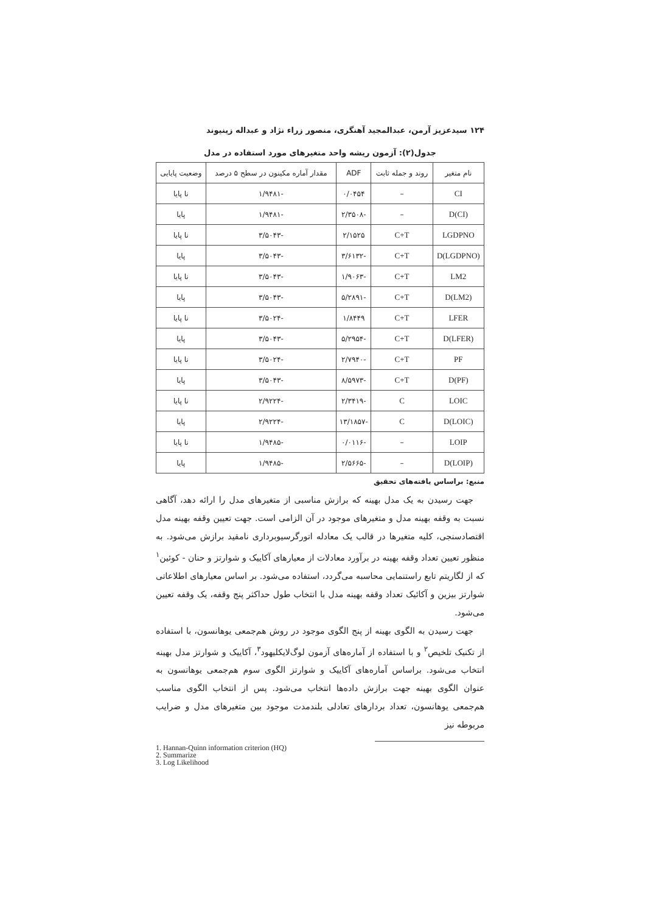۱۲۴ سیدعزیز آرمن، عبدالمجید آهنگری، منصور زراء نژاد و عبداله زینیوند
جدول(۲): آزمون ریشه واحد متغیرهای مورد استفاده در مدل
| نام متغیر | روند و جمله ثابت | ADF | مقدار آماره مکینون در سطح ۵ درصد | وضعیت پایایی |
| --- | --- | --- | --- | --- |
| CI | – | ۰/۰۴۵۴ | -۱/۹۴۸۱ | نا پایا |
| D(CI) | – | -۲/۳۵۰۸ | -۱/۹۴۸۱ | پایا |
| LGDPNO | C+T | ۲/۱۵۲۵ | -۳/۵۰۴۳ | نا پایا |
| D(LGDPNO) | C+T | -۳/۶۱۳۲ | -۳/۵۰۴۳ | پایا |
| LM2 | C+T | -۱/۹۰۶۳ | -۳/۵۰۴۳ | نا پایا |
| D(LM2) | C+T | -۵/۲۸۹۱ | -۳/۵۰۴۳ | پایا |
| LFER | C+T | ۱/۸۴۴۹ | -۳/۵۰۲۴ | نا پایا |
| D(LFER) | C+T | -۵/۲۹۵۴ | -۳/۵۰۴۳ | پایا |
| PF | C+T | -۲/۷۹۴۰ | -۳/۵۰۲۴ | نا پایا |
| D(PF) | C+T | -۸/۵۹۷۳ | -۳/۵۰۴۳ | پایا |
| LOIC | C | -۲/۳۴۱۹ | -۲/۹۲۲۴ | نا پایا |
| D(LOIC) | C | -۱۳/۱۸۵۷ | -۲/۹۲۲۴ | پایا |
| LOIP | – | -۰/۰۱۱۶ | -۱/۹۴۸۵ | نا پایا |
| D(LOIP) | – | -۲/۵۶۶۵ | -۱/۹۴۸۵ | پایا |
منبع: براساس یافته‌های تحقیق
جهت رسیدن به یک مدل بهینه که برازش مناسبی از متغیرهای مدل را ارائه دهد، آگاهی نسبت به وقفه بهینه مدل و متغیرهای موجود در آن الزامی است. جهت تعیین وقفه بهینه مدل اقتصادسنجی، کلیه متغیرها در قالب یک معادله اتورگرسیوبرداری نامقید برازش می‌شود. به منظور تعیین تعداد وقفه بهینه در برآورد معادلات از معیارهای آکاییک و شوارتز و حنان - کوئین<sup>۱</sup> که از لگاریتم تابع راستنمایی محاسبه می‌گردد، استفاده می‌شود. بر اساس معیارهای اطلاعاتی شوارتز بیزین و آکائیک تعداد وقفه بهینه مدل با انتخاب طول حداکثر پنج وقفه، یک وقفه تعیین می‌شود.
جهت رسیدن به الگوی بهینه از پنج الگوی موجود در روش هم‌جمعی یوهانسون، با استفاده از تکنیک تلخیص<sup>۲</sup> و با استفاده از آماره‌های آزمون لوگ‌لایکلیهود<sup>۳</sup>، آکاییک و شوارتز مدل بهینه انتخاب می‌شود. براساس آماره‌های آکاییک و شوارتز الگوی سوم هم‌جمعی یوهانسون به عنوان الگوی بهینه جهت برازش داده‌ها انتخاب می‌شود. پس از انتخاب الگوی مناسب هم‌جمعی یوهانسون، تعداد بردارهای تعادلی بلندمدت موجود بین متغیرهای مدل و ضرایب مربوطه نیز
1. Hannan-Quinn information criterion (HQ)
2. Summarize
3. Log Likelihood